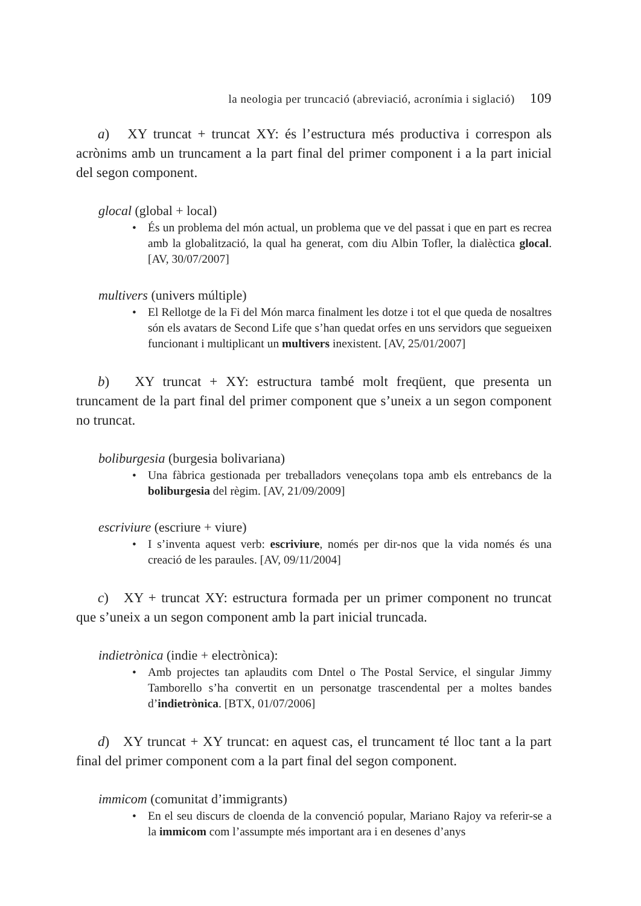la neologia per truncació (abreviació, acronímia i siglació) 109
a) XY truncat + truncat XY: és l’estructura més productiva i correspon als acrònims amb un truncament a la part final del primer component i a la part inicial del segon component.
glocal (global + local)
• És un problema del món actual, un problema que ve del passat i que en part es recrea amb la globalització, la qual ha generat, com diu Albin Tofler, la dialèctica glocal. [AV, 30/07/2007]
multivers (univers múltiple)
• El Rellotge de la Fi del Món marca finalment les dotze i tot el que queda de nosaltres són els avatars de Second Life que s’han quedat orfes en uns servidors que segueixen funcionant i multiplicant un multivers inexistent. [AV, 25/01/2007]
b) XY truncat + XY: estructura també molt freqüent, que presenta un truncament de la part final del primer component que s’uneix a un segon component no truncat.
boliburgesia (burgesia bolivariana)
• Una fàbrica gestionada per treballadors veneçolans topa amb els entrebancs de la boliburgesia del règim. [AV, 21/09/2009]
escriviure (escriure + viure)
• I s’inventa aquest verb: escriviure, només per dir-nos que la vida només és una creació de les paraules. [AV, 09/11/2004]
c) XY + truncat XY: estructura formada per un primer component no truncat que s’uneix a un segon component amb la part inicial truncada.
indietrònica (indie + electrònica):
• Amb projectes tan aplaudits com Dntel o The Postal Service, el singular Jimmy Tamborello s’ha convertit en un personatge trascendental per a moltes bandes d’indietrònica. [BTX, 01/07/2006]
d) XY truncat + XY truncat: en aquest cas, el truncament té lloc tant a la part final del primer component com a la part final del segon component.
immicom (comunitat d’immigrants)
• En el seu discurs de cloenda de la convenció popular, Mariano Rajoy va referir-se a la immicom com l’assumpte més important ara i en desenes d’anys